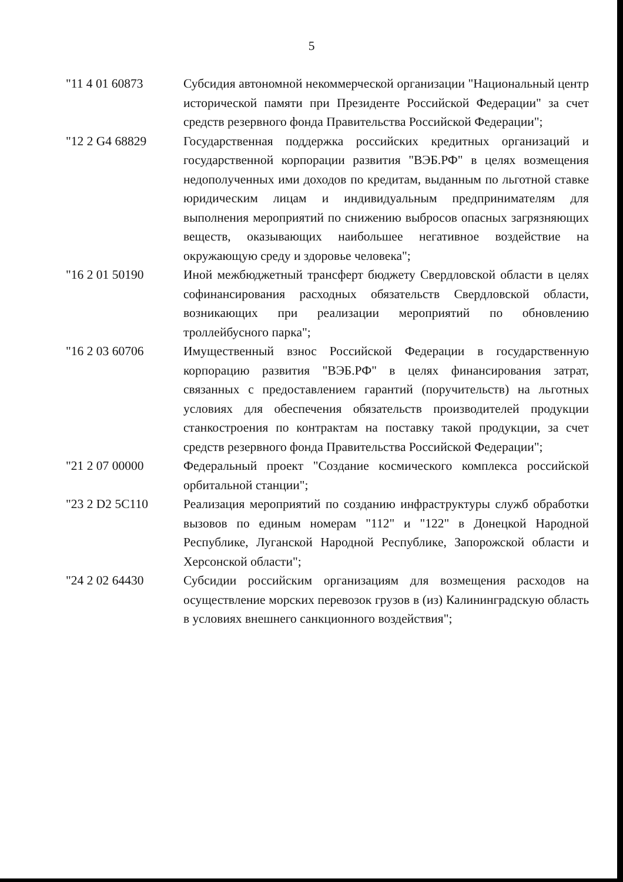5
| "11 4 01 60873 | Субсидия автономной некоммерческой организации "Национальный центр исторической памяти при Президенте Российской Федерации" за счет средств резервного фонда Правительства Российской Федерации"; |
| "12 2 G4 68829 | Государственная поддержка российских кредитных организаций и государственной корпорации развития "ВЭБ.РФ" в целях возмещения недополученных ими доходов по кредитам, выданным по льготной ставке юридическим лицам и индивидуальным предпринимателям для выполнения мероприятий по снижению выбросов опасных загрязняющих веществ, оказывающих наибольшее негативное воздействие на окружающую среду и здоровье человека"; |
| "16 2 01 50190 | Иной межбюджетный трансферт бюджету Свердловской области в целях софинансирования расходных обязательств Свердловской области, возникающих при реализации мероприятий по обновлению троллейбусного парка"; |
| "16 2 03 60706 | Имущественный взнос Российской Федерации в государственную корпорацию развития "ВЭБ.РФ" в целях финансирования затрат, связанных с предоставлением гарантий (поручительств) на льготных условиях для обеспечения обязательств производителей продукции станкостроения по контрактам на поставку такой продукции, за счет средств резервного фонда Правительства Российской Федерации"; |
| "21 2 07 00000 | Федеральный проект "Создание космического комплекса российской орбитальной станции"; |
| "23 2 D2 5C110 | Реализация мероприятий по созданию инфраструктуры служб обработки вызовов по единым номерам "112" и "122" в Донецкой Народной Республике, Луганской Народной Республике, Запорожской области и Херсонской области"; |
| "24 2 02 64430 | Субсидии российским организациям для возмещения расходов на осуществление морских перевозок грузов в (из) Калининградскую область в условиях внешнего санкционного воздействия"; |